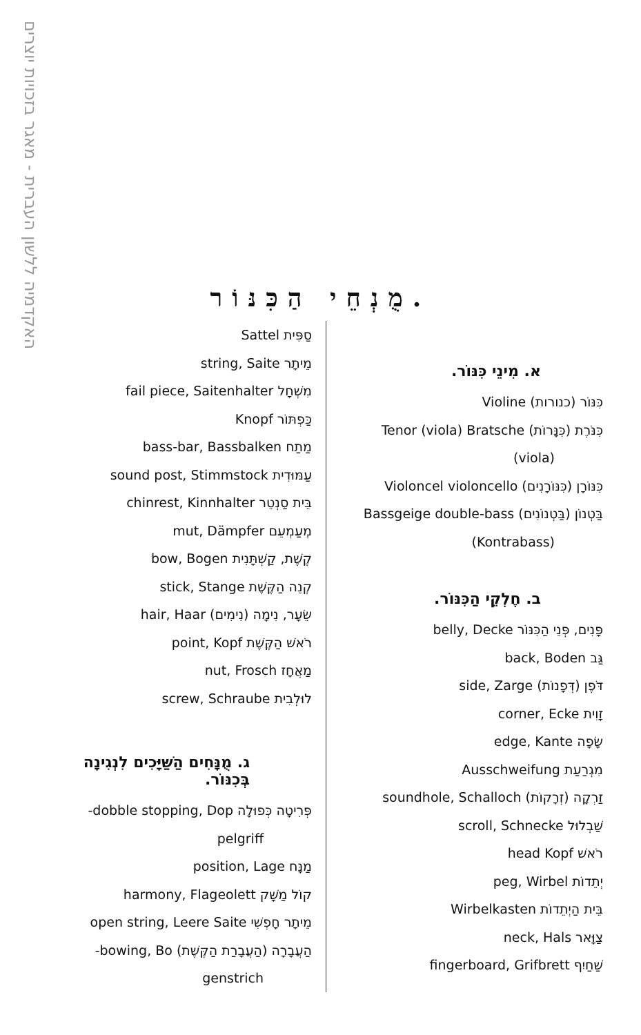האקדמיה ללשון העברית - מאגר בזכויות יוצרים
מֻנְחֵי הַכִּנּוֹר.
א. מִינֵי כִּנּוֹר.
כִּנּוֹר (כנורות) Violine
כִּנֹּרֶת (כִּנָּרוֹת) Tenor (viola) Bratsche
(viola)
כִּנּוֹרָן (כִּנּוֹרָנִים) Violoncel violoncello
בַּטְנוֹן (בַּטְנוֹנִים) Bassgeige double-bass
(Kontrabass)
ב. חֶלְקֵי הַכִּנּוֹר.
פָּנִים, פְּנֵי הַכִּנּוֹר belly, Decke
גַּב back, Boden
דֹּפֶן (דְּפָנוֹת) side, Zarge
זָוִית corner, Ecke
שָׂפָה edge, Kante
מִגְרַעַת Ausschweifung
זַרְקָה (זְרָקוֹת) soundhole, Schalloch
שַׁבְלוּל scroll, Schnecke
רֹאשׁ head Kopf
יְתֵדוֹת peg, Wirbel
בֵּית הַיְתֵדוֹת Wirbelkasten
צַוָּאר neck, Hals
שַׁחַיִף fingerboard, Grifbrett
סַפִּית Sattel
מֵיתָר string, Saite
מִשְׁחָל fail piece, Saitenhalter
כַּפְתּוֹר Knopf
מַתַח bass-bar, Bassbalken
עַמּוּדִית sound post, Stimmstock
בֵּית סַנְטֵר chinrest, Kinnhalter
מְעַמְעֵם mut, Dämpfer
קֶשֶׁת, קַשְׁתָּנִית bow, Bogen
קְנֵה הַקֶּשֶׁת stick, Stange
שֵׂעָר, נִימָה (נִימִים) hair, Haar
רֹאשׁ הַקֶּשֶׁת point, Kopf
מַאֲחָז nut, Frosch
לוּלְבִית screw, Schraube
ג. מֻנָּחִים הַשַּׁיָּכִים לִנְגִינָה בְּכִנּוֹר.
פְּרִיטָה כְּפוּלָה dobble stopping, Dop-
pelgriff
מַנָּח position, Lage
קוֹל מַשָּׁק harmony, Flageolett
מֵיתָר חָפְשִׁי open string, Leere Saite
הַעֲבָרָה (הַעֲבָרַת הַקֶּשֶׁת) bowing, Bo-
genstrich